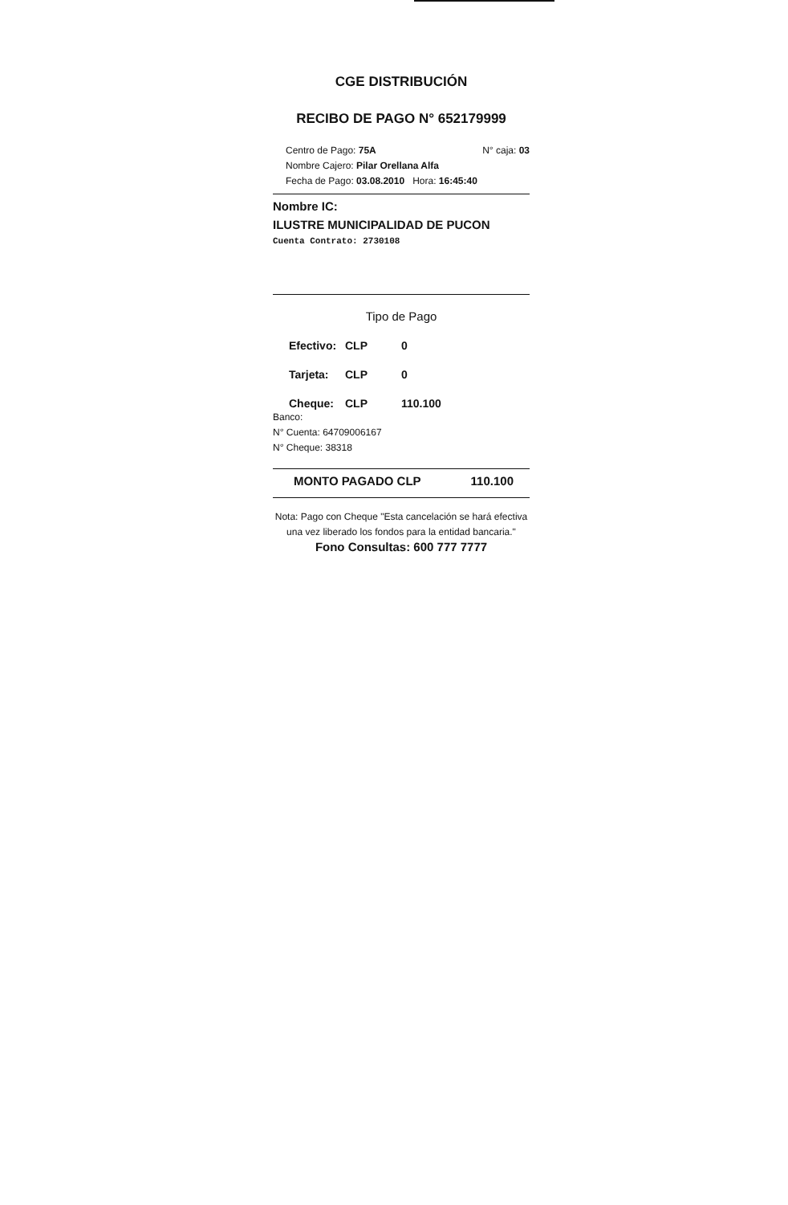CGE DISTRIBUCIÓN
RECIBO DE PAGO N° 652179999
Centro de Pago: 75A N° caja: 03
Nombre Cajero: Pilar Orellana Alfa
Fecha de Pago: 03.08.2010 Hora: 16:45:40
Nombre IC:
ILUSTRE MUNICIPALIDAD DE PUCON
Cuenta Contrato: 2730108
Tipo de Pago
Efectivo: CLP 0
Tarjeta: CLP 0
Cheque: CLP 110.100
Banco:
N° Cuenta: 64709006167
N° Cheque: 38318
MONTO PAGADO CLP 110.100
Nota: Pago con Cheque "Esta cancelación se hará efectiva una vez liberado los fondos para la entidad bancaria."
Fono Consultas: 600 777 7777